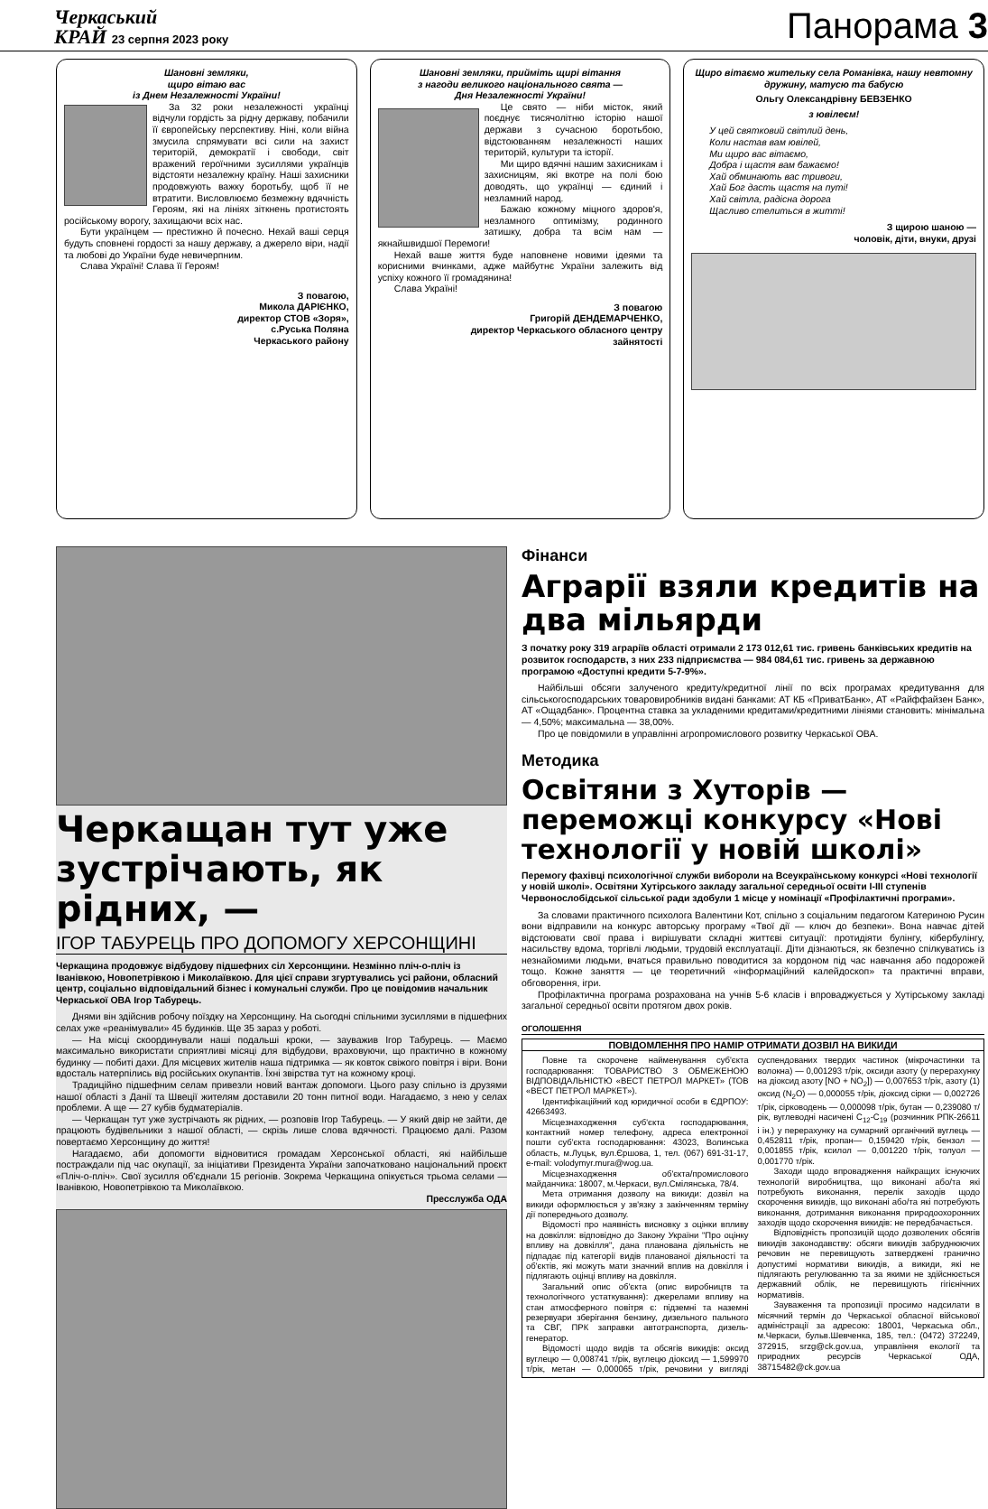Черкаський
КРАЙ 23 серпня 2023 року
Панорама 3
Шановні земляки,
щиро вітаю вас
із Днем Незалежності України!
За 32 роки незалежності українці відчули гордість за рідну державу, побачили її європейську перспективу. Ніні, коли війна змусила спрямувати всі сили на захист територій, демократії і свободи, світ вражений героїчними зусиллями українців відстояти незалежну країну. Наші захисники продовжують важку боротьбу, щоб її не втратити. Висловлюємо безмежну вдячність Героям, які на лініях зіткнень протистоять російському ворогу, захищаючи всіх нас.
Бути українцем — престижно й почесно. Нехай ваші серця будуть сповнені гордості за нашу державу, а джерело віри, надії та любові до України буде невичерпним.
Слава Україні! Слава її Героям!
З повагою,
Микола ДАРІЄНКО,
директор СТОВ «Зоря»,
с.Руська Поляна
Черкаського району
Шановні земляки, прийміть щирі вітання
з нагоди великого національного свята —
Дня Незалежності України!
Це свято — ніби місток, який поєднує тисячолітню історію нашої держави з сучасною боротьбою, відстоюванням незалежності наших територій, культури та історії.
Ми щиро вдячні нашим захисникам і захисницям, які вкотре на полі бою доводять, що українці — єдиний і незламний народ.
Бажаю кожному міцного здоров'я, незламного оптимізму, родинного затишку, добра та всім нам — якнайшвидшої Перемоги!
Нехай ваше життя буде наповнене новими ідеями та корисними вчинками, адже майбутнє України залежить від успіху кожного її громадянина!
Слава Україні!
З повагою
Григорій ДЕНДЕМАРЧЕНКО,
директор Черкаського обласного центру
зайнятості
Щиро вітаємо жительку села Романівка, нашу невтомну дружину, матусю та бабусю
Ольгу Олександрівну БЕВЗЕНКО
з ювілеєм!
У цей святковий світлий день,
Коли настав вам ювілей,
Ми щиро вас вітаємо,
Добра і щастя вам бажаємо!
Хай обминають вас тривоги,
Хай Бог дасть щастя на путі!
Хай світла, радісна дорога
Щасливо стелиться в житті!
З щирою шаною —
чоловік, діти, внуки, друзі
Черкащан тут уже зустрічають, як рідних, —
ІГОР ТАБУРЕЦЬ ПРО ДОПОМОГУ ХЕРСОНЩИНІ
Черкащина продовжує відбудову підшефних сіл Херсонщини. Незмінно пліч-о-пліч із Іванівкою, Новопетрівкою і Миколаївкою. Для цієї справи згуртувались усі райони, обласний центр, соціально відповідальний бізнес і комунальні служби. Про це повідомив начальник Черкаської ОВА Ігор Табурець.
Днями він здійснив робочу поїздку на Херсонщину. На сьогодні спільними зусиллями в підшефних селах уже «реанімували» 45 будинків. Ще 35 зараз у роботі.
— На місці скоординували наші подальші кроки, — зауважив Ігор Табурець. — Маємо максимально використати сприятливі місяці для відбудови, враховуючи, що практично в кожному будинку — побиті дахи. Для місцевих жителів наша підтримка — як ковток свіжого повітря і віри. Вони вдосталь натерпілись від російських окупантів. Їхні звірства тут на кожному кроці.
Традиційно підшефним селам привезли новий вантаж допомоги. Цього разу спільно із друзями нашої області з Данії та Швеції жителям доставили 20 тонн питної води. Нагадаємо, з нею у селах проблеми. А ще — 27 кубів будматеріалів.
— Черкащан тут уже зустрічають як рідних, — розповів Ігор Табурець. — У який двір не зайти, де працюють будівельники з нашої області, — скрізь лише слова вдячності. Працюємо далі. Разом повертаємо Херсонщину до життя!
Нагадаємо, аби допомогти відновитися громадам Херсонської області, які найбільше постраждали під час окупації, за ініціативи Президента України започатковано національний проєкт «Пліч-о-пліч». Свої зусилля об'єднали 15 регіонів. Зокрема Черкащина опікується трьома селами — Іванівкою, Новопетрівкою та Миколаївкою.
Пресслужба ОДА
Фінанси
Аграрії взяли кредитів на два мільярди
З початку року 319 аграріїв області отримали 2 173 012,61 тис. гривень банківських кредитів на розвиток господарств, з них 233 підприємства — 984 084,61 тис. гривень за державною програмою «Доступні кредити 5-7-9%».
Найбільші обсяги залученого кредиту/кредитної лінії по всіх програмах кредитування для сільськогосподарських товаровиробників видані банками: АТ КБ «ПриватБанк», АТ «Райффайзен Банк», АТ «Ощадбанк». Процентна ставка за укладеними кредитами/кредитними лініями становить: мінімальна — 4,50%; максимальна — 38,00%.
Про це повідомили в управлінні агропромислового розвитку Черкаської ОВА.
Методика
Освітяни з Хуторів — переможці конкурсу «Нові технології у новій школі»
Перемогу фахівці психологічної служби вибороли на Всеукраїнському конкурсі «Нові технології у новій школі». Освітяни Хутірського закладу загальної середньої освіти І-ІІІ ступенів Червонослобідської сільської ради здобули 1 місце у номінації «Профілактичні програми».
За словами практичного психолога Валентини Кот, спільно з соціальним педагогом Катериною Русин вони відправили на конкурс авторську програму «Твої дії — ключ до безпеки». Вона навчає дітей відстоювати свої права і вирішувати складні життєві ситуації: протидіяти булінгу, кібербулінгу, насильству вдома, торгівлі людьми, трудовій експлуатації. Діти дізнаються, як безпечно спілкуватись із незнайомими людьми, вчаться правильно поводитися за кордоном під час навчання або подорожей тощо. Кожне заняття — це теоретичний «інформаційний калейдоскоп» та практичні вправи, обговорення, ігри.
Профілактична програма розрахована на учнів 5-6 класів і впроваджується у Хутірському закладі загальної середньої освіти протягом двох років.
ОГОЛОШЕННЯ
ПОВІДОМЛЕННЯ ПРО НАМІР ОТРИМАТИ ДОЗВІЛ НА ВИКИДИ
Повне та скорочене найменування суб'єкта господарювання: ТОВАРИСТВО З ОБМЕЖЕНОЮ ВІДПОВІДАЛЬНІСТЮ «ВЕСТ ПЕТРОЛ МАРКЕТ» (ТОВ «ВЕСТ ПЕТРОЛ МАРКЕТ»).
Ідентифікаційний код юридичної особи в ЄДРПОУ: 42663493.
Місцезнаходження суб'єкта господарювання, контактний номер телефону, адреса електронної пошти суб'єкта господарювання: 43023, Волинська область, м.Луцьк, вул.Єршова, 1, тел. (067) 691-31-17, e-mail: volodymyr.mura@wog.ua.
Місцезнаходження об'єкта/промислового майданчика: 18007, м.Черкаси, вул.Смілянська, 78/4.
Мета отримання дозволу на викиди: дозвіл на викиди оформлюється у зв'язку з закінченням терміну дії попереднього дозволу.
Відомості про наявність висновку з оцінки впливу на довкілля: відповідно до Закону України "Про оцінку впливу на довкілля", дана планована діяльність не підпадає під категорії видів планованої діяльності та об'єктів, які можуть мати значний вплив на довкілля і підлягають оцінці впливу на довкілля.
Загальний опис об'єкта (опис виробництв та технологічного устаткування): джерелами впливу на стан атмосферного повітря є: підземні та наземні резервуари зберігання бензину, дизельного пального та СВГ, ПРК заправки автотранспорта, дизель-генератор.
Відомості щодо видів та обсягів викидів: оксид вуглецю — 0,008741 т/рік, вуглецю діоксид — 1,599970 т/рік, метан — 0,000065 т/рік, речовини у вигляді суспендованих твердих частинок (мікрочастинки та волокна) — 0,001293 т/рік, оксиди азоту (у перерахунку на діоксид азоту [NO + NO<sub>2</sub>]) — 0,007653 т/рік, азоту (1) оксид (N<sub>2</sub>O) — 0,000055 т/рік, діоксид сірки — 0,002726 т/рік, сірководень — 0,000098 т/рік, бутан — 0,239080 т/рік, вуглеводні насичені C<sub>12</sub>-C<sub>19</sub> (розчинник РПК-26611 і ін.) у перерахунку на сумарний органічний вуглець — 0,452811 т/рік, пропан— 0,159420 т/рік, бензол — 0,001855 т/рік, ксилол — 0,001220 т/рік, толуол — 0,001770 т/рік.
Заходи щодо впровадження найкращих існуючих технологій виробництва, що виконані або/та які потребують виконання, перелік заходів щодо скорочення викидів, що виконані або/та які потребують виконання, дотримання виконання природоохоронних заходів щодо скорочення викидів: не передбачається.
Відповідність пропозицій щодо дозволених обсягів викидів законодавству: обсяги викидів забруднюючих речовин не перевищують затверджені гранично допустимі нормативи викидів, а викиди, які не підлягають регулюванню та за якими не здійснюється державний облік, не перевищують гігієнічних нормативів.
Зауваження та пропозиції просимо надсилати в місячний термін до Черкаської обласної військової адміністрації за адресою: 18001, Черкаська обл., м.Черкаси, бульв.Шевченка, 185, тел.: (0472) 372249, 372915, srzg@ck.gov.ua, управління екології та природних ресурсів Черкаської ОДА, 38715482@ck.gov.ua